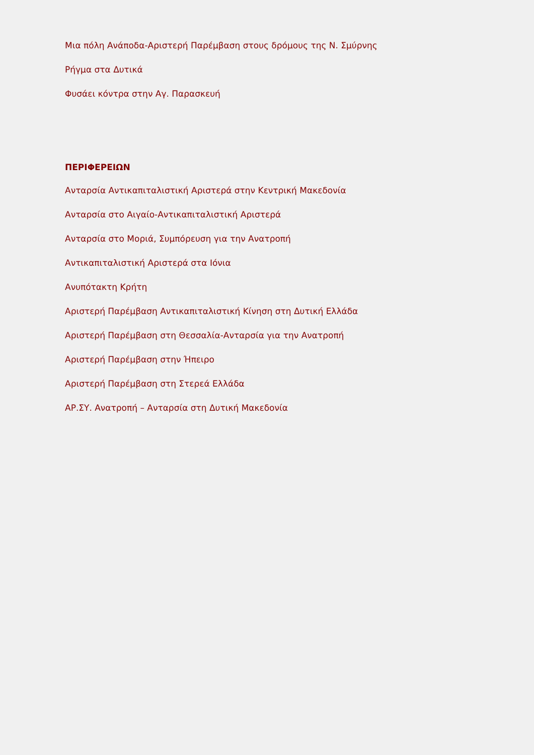Μια πόλη Ανάποδα-Αριστερή Παρέμβαση στους δρόμους της Ν. Σμύρνης
Ρήγμα στα Δυτικά
Φυσάει κόντρα στην Αγ. Παρασκευή
ΠΕΡΙΦΕΡΕΙΩΝ
Ανταρσία Αντικαπιταλιστική Αριστερά στην Κεντρική Μακεδονία
Ανταρσία στο Αιγαίο-Αντικαπιταλιστική Αριστερά
Ανταρσία στο Μοριά, Συμπόρευση για την Ανατροπή
Αντικαπιταλιστική Αριστερά στα Ιόνια
Ανυπότακτη Κρήτη
Αριστερή Παρέμβαση Αντικαπιταλιστική Κίνηση στη Δυτική Ελλάδα
Αριστερή Παρέμβαση στη Θεσσαλία-Ανταρσία για την Ανατροπή
Αριστερή Παρέμβαση στην Ήπειρο
Αριστερή Παρέμβαση στη Στερεά Ελλάδα
ΑΡ.ΣΥ. Ανατροπή – Ανταρσία στη Δυτική Μακεδονία